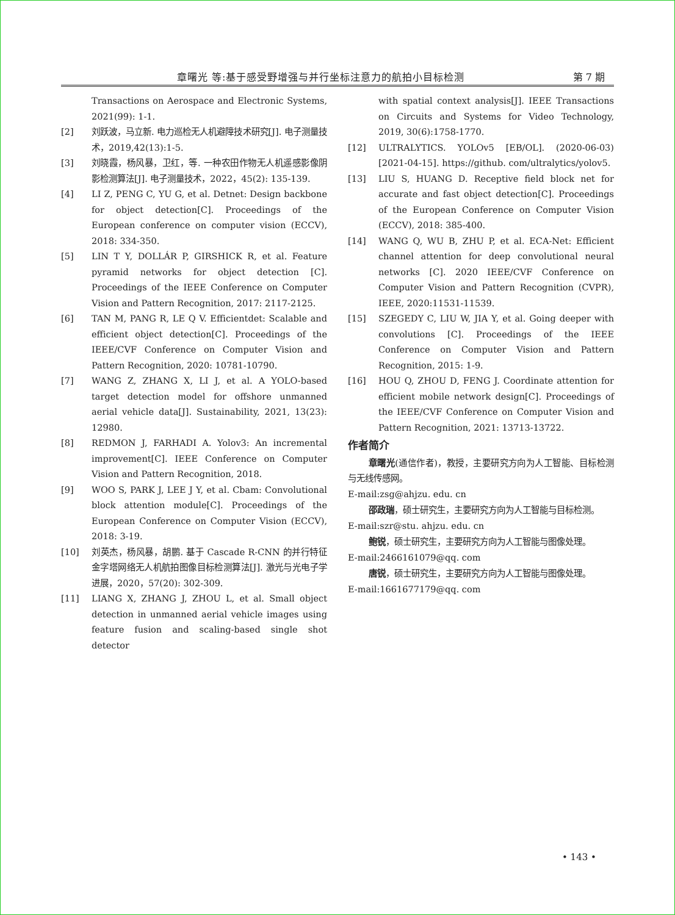章曙光 等:基于感受野增强与并行坐标注意力的航拍小目标检测 第 7 期
Transactions on Aerospace and Electronic Systems, 2021(99): 1-1.
[2] 刘跃波，马立新. 电力巡检无人机避障技术研究[J]. 电子测量技术，2019,42(13):1-5.
[3] 刘晓霞，杨风暴，卫红，等. 一种农田作物无人机遥感影像阴影检测算法[J]. 电子测量技术，2022，45(2): 135-139.
[4] LI Z, PENG C, YU G, et al. Detnet: Design backbone for object detection[C]. Proceedings of the European conference on computer vision (ECCV), 2018: 334-350.
[5] LIN T Y, DOLLÁR P, GIRSHICK R, et al. Feature pyramid networks for object detection [C]. Proceedings of the IEEE Conference on Computer Vision and Pattern Recognition, 2017: 2117-2125.
[6] TAN M, PANG R, LE Q V. Efficientdet: Scalable and efficient object detection[C]. Proceedings of the IEEE/CVF Conference on Computer Vision and Pattern Recognition, 2020: 10781-10790.
[7] WANG Z, ZHANG X, LI J, et al. A YOLO-based target detection model for offshore unmanned aerial vehicle data[J]. Sustainability, 2021, 13(23): 12980.
[8] REDMON J, FARHADI A. Yolov3: An incremental improvement[C]. IEEE Conference on Computer Vision and Pattern Recognition, 2018.
[9] WOO S, PARK J, LEE J Y, et al. Cbam: Convolutional block attention module[C]. Proceedings of the European Conference on Computer Vision (ECCV), 2018: 3-19.
[10] 刘英杰，杨风暴，胡鹏. 基于 Cascade R-CNN 的并行特征金字塔网络无人机航拍图像目标检测算法[J]. 激光与光电子学进展，2020，57(20): 302-309.
[11] LIANG X, ZHANG J, ZHOU L, et al. Small object detection in unmanned aerial vehicle images using feature fusion and scaling-based single shot detector
with spatial context analysis[J]. IEEE Transactions on Circuits and Systems for Video Technology, 2019, 30(6):1758-1770.
[12] ULTRALYTICS. YOLOv5 [EB/OL]. (2020-06-03) [2021-04-15]. https://github. com/ultralytics/yolov5.
[13] LIU S, HUANG D. Receptive field block net for accurate and fast object detection[C]. Proceedings of the European Conference on Computer Vision (ECCV), 2018: 385-400.
[14] WANG Q, WU B, ZHU P, et al. ECA-Net: Efficient channel attention for deep convolutional neural networks [C]. 2020 IEEE/CVF Conference on Computer Vision and Pattern Recognition (CVPR), IEEE, 2020:11531-11539.
[15] SZEGEDY C, LIU W, JIA Y, et al. Going deeper with convolutions [C]. Proceedings of the IEEE Conference on Computer Vision and Pattern Recognition, 2015: 1-9.
[16] HOU Q, ZHOU D, FENG J. Coordinate attention for efficient mobile network design[C]. Proceedings of the IEEE/CVF Conference on Computer Vision and Pattern Recognition, 2021: 13713-13722.
作者简介
章曙光(通信作者)，教授，主要研究方向为人工智能、目标检测与无线传感网。
E-mail:zsg@ahjzu. edu. cn
邵政瑞，硕士研究生，主要研究方向为人工智能与目标检测。
E-mail:szr@stu. ahjzu. edu. cn
鲍锐，硕士研究生，主要研究方向为人工智能与图像处理。
E-mail:2466161079@qq. com
唐锐，硕士研究生，主要研究方向为人工智能与图像处理。
E-mail:1661677179@qq. com
• 143 •